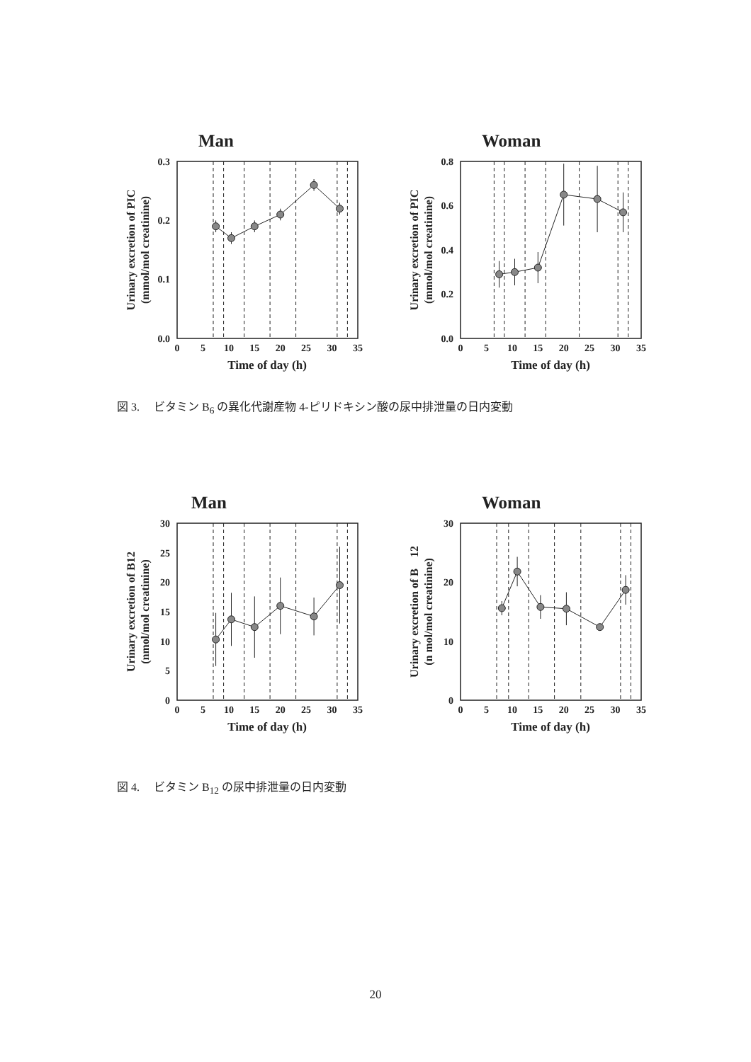Man
0.0
0.1
0.2
0.3
0
5
10
15
20
25
30
35
Time of day (h)
Urinary excretion of PIC
(mmol/mol creatinine)
Woman
0.0
0.2
0.4
0.6
0.8
0
5
10
15
20
25
30
35
Time of day (h)
Urinary excretion of PIC
(mmol/mol creatinine)
図 3.　 ビタミン B<sub>6</sub> の異化代謝産物 4-ピリドキシン酸の尿中排泄量の日内変動
Man
0
5
10
15
20
25
30
0
5
10
15
20
25
30
35
Time of day (h)
Urinary excretion of B12
(nmol/mol creatinine)
Woman
0
10
20
30
0
5
10
15
20
25
30
35
Time of day (h)
Urinary excretion of B　12
(n mol/mol creatinine)
図 4.　 ビタミン B<sub>12</sub> の尿中排泄量の日内変動
20